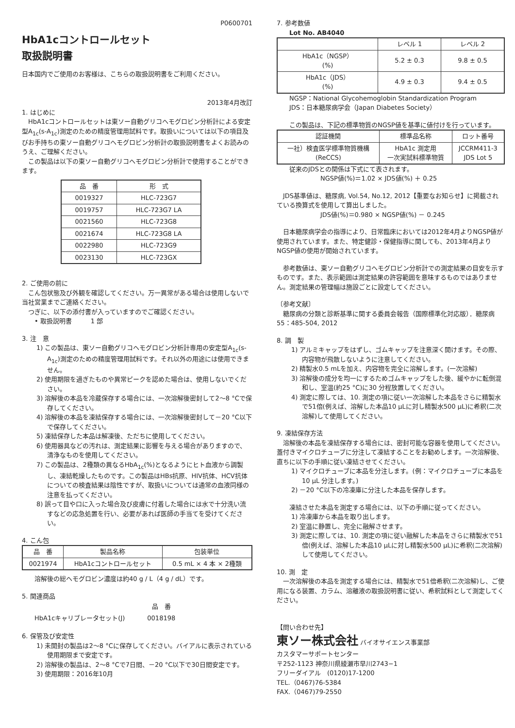P0600701
HbA1cコントロールセット
取扱説明書
日本国内でご使用のお客様は、こちらの取扱説明書をご利用ください。
2013年4月改訂
1. はじめに
　HbA1cコントロールセットは東ソー自動グリコヘモグロビン分析計による安定型A<sub>1c</sub>(s-A<sub>1c</sub>)測定のための精度管理用試料です。取扱いについては以下の項目及びお手持ちの東ソー自動グリコヘモグロビン分析計の取扱説明書をよくお読みのうえ、ご理解ください。
　この製品は以下の東ソー自動グリコヘモグロビン分析計で使用することができます。
| 品 番 | 形 式 |
| --- | --- |
| 0019327 | HLC-723G7 |
| 0019757 | HLC-723G7 LA |
| 0021560 | HLC-723G8 |
| 0021674 | HLC-723G8 LA |
| 0022980 | HLC-723G9 |
| 0023130 | HLC-723GX |
2. ご使用の前に
　こん包状態及び外観を確認してください。万一異常がある場合は使用しないで当社営業までご連絡ください。
　つぎに、以下の添付書が入っていますのでご確認ください。
• 取扱説明書　　　1 部
3. 注　意
1) この製品は、東ソー自動グリコヘモグロビン分析計専用の安定型A<sub>1c</sub>(s-A<sub>1c</sub>)測定のための精度管理用試料です。それ以外の用途には使用できません。
2) 使用期限を過ぎたものや異常ピークを認めた場合は、使用しないでください。
3) 溶解後の本品を冷蔵保存する場合には、一次溶解後密封して2～8 °Cで保存してください。
4) 溶解後の本品を凍結保存する場合には、一次溶解後密封して－20 °C以下で保存してください。
5) 凍結保存した本品は解凍後、ただちに使用してください。
6) 使用器具などの汚れは、測定結果に影響を与える場合がありますので、清浄なものを使用してください。
7) この製品は、2種類の異なるHbA<sub>1c</sub>(%)となるようにヒト血液から調製し、凍結乾燥したものです。この製品はHBs抗原、HIV抗体、HCV抗体についての検査結果は陰性ですが、取扱いについては通常の血液同様の注意を払ってください。
8) 誤って目や口に入った場合及び皮膚に付着した場合には水で十分洗い流すなどの応急処置を行い、必要があれば医師の手当てを受けてください。
4. こん包
| 品 番 | 製品名称 | 包装単位 |
| --- | --- | --- |
| 0021974 | HbA1cコントロールセット | 0.5 mL × 4 本 × 2種類 |
溶解後の総ヘモグロビン濃度は約40 g / L（4 g / dL）です。
5. 関連商品
| | 品 番 |
| HbA1cキャリブレータセット(J) | 0018198 |
6. 保管及び安定性
1) 未開封の製品は2～8 °Cに保存してください。バイアルに表示されている使用期限まで安定です。
2) 溶解後の製品は、2～8 °Cで7日間、－20 °C以下で30日間安定です。
3) 使用期限：2016年10月
7. 参考数値
Lot No. AB4040
| | レベル 1 | レベル 2 |
| --- | --- | --- |
| HbA1c（NGSP） (%) | 5.2 ± 0.3 | 9.8 ± 0.5 |
| HbA1c（JDS） (%) | 4.9 ± 0.3 | 9.4 ± 0.5 |
NGSP：National Glycohemoglobin Standardization Program
JDS：日本糖尿病学会（Japan Diabetes Society）
この製品は、下記の標準物質のNGSP値を基準に値付けを行っています。
| 認証機関 | 標準品名称 | ロット番号 |
| --- | --- | --- |
| 一社）検査医学標準物質機構 (ReCCS) | HbA1c 測定用 一次実試料標準物質 | JCCRM411-3 JDS Lot 5 |
従来のJDSとの関係は下式にて表されます。
NGSP値(%)＝1.02 × JDS値(%) ＋ 0.25
　JDS基準値は、糖尿病, Vol.54, No.12, 2012【重要なお知らせ】に掲載されている換算式を使用して算出しました。
JDS値(%)＝0.980 × NGSP値(%) － 0.245
　日本糖尿病学会の指導により、日常臨床においては2012年4月よりNGSP値が使用されています。また、特定健診・保健指導に関しても、2013年4月よりNGSP値の使用が開始されています。
　参考数値は、東ソー自動グリコヘモグロビン分析計での測定結果の目安を示すものです。また、表示範囲は測定結果の許容範囲を意味するものではありません。測定結果の管理幅は施設ごとに設定してください。
〔参考文献〕
　糖尿病の分類と診断基準に関する委員会報告（国際標準化対応版）．糖尿病55：485-504, 2012
8. 調　製
1) アルミキャップをはずし、ゴムキャップを注意深く開けます。その際、内容物が飛散しないように注意してください。
2) 精製水0.5 mLを加え、内容物を完全に溶解します。(一次溶解)
3) 溶解後の成分を均一にするためゴムキャップをした後、緩やかに転倒混和し、室温(約25 °C)に30 分程放置してください。
4) 測定に際しては、10. 測定の項に従い一次溶解した本品をさらに精製水で51倍(例えば、溶解した本品10 µLに対し精製水500 µL)に希釈(二次溶解)して使用してください。
9. 凍結保存方法
　溶解後の本品を凍結保存する場合には、密封可能な容器を使用してください。蓋付きマイクロチューブに分注して凍結することをお勧めします。一次溶解後、直ちに以下の手順に従い凍結させてください。
1) マイクロチューブに本品を分注します。(例：マイクロチューブに本品を10 µL 分注します。)
2) －20 °C以下の冷凍庫に分注した本品を保存します。
凍結させた本品を測定する場合には、以下の手順に従ってください。
1) 冷凍庫から本品を取り出します。
2) 室温に静置し、完全に融解させます。
3) 測定に際しては、10. 測定の項に従い融解した本品をさらに精製水で51倍(例えば、溶解した本品10 µLに対し精製水500 µL)に希釈(二次溶解)して使用してください。
10. 測　定
　一次溶解後の本品を測定する場合には、精製水で51倍希釈(二次溶解)し、ご使用になる装置、カラム、溶離液の取扱説明書に従い、希釈試料として測定してください。
【問い合わせ先】
東ソー株式会社 バイオサイエンス事業部
カスタマーサポートセンター
〒252-1123 神奈川県綾瀬市早川2743−1
フリーダイアル　(0120)17-1200
TEL.（0467)76-5384
FAX.（0467)79-2550